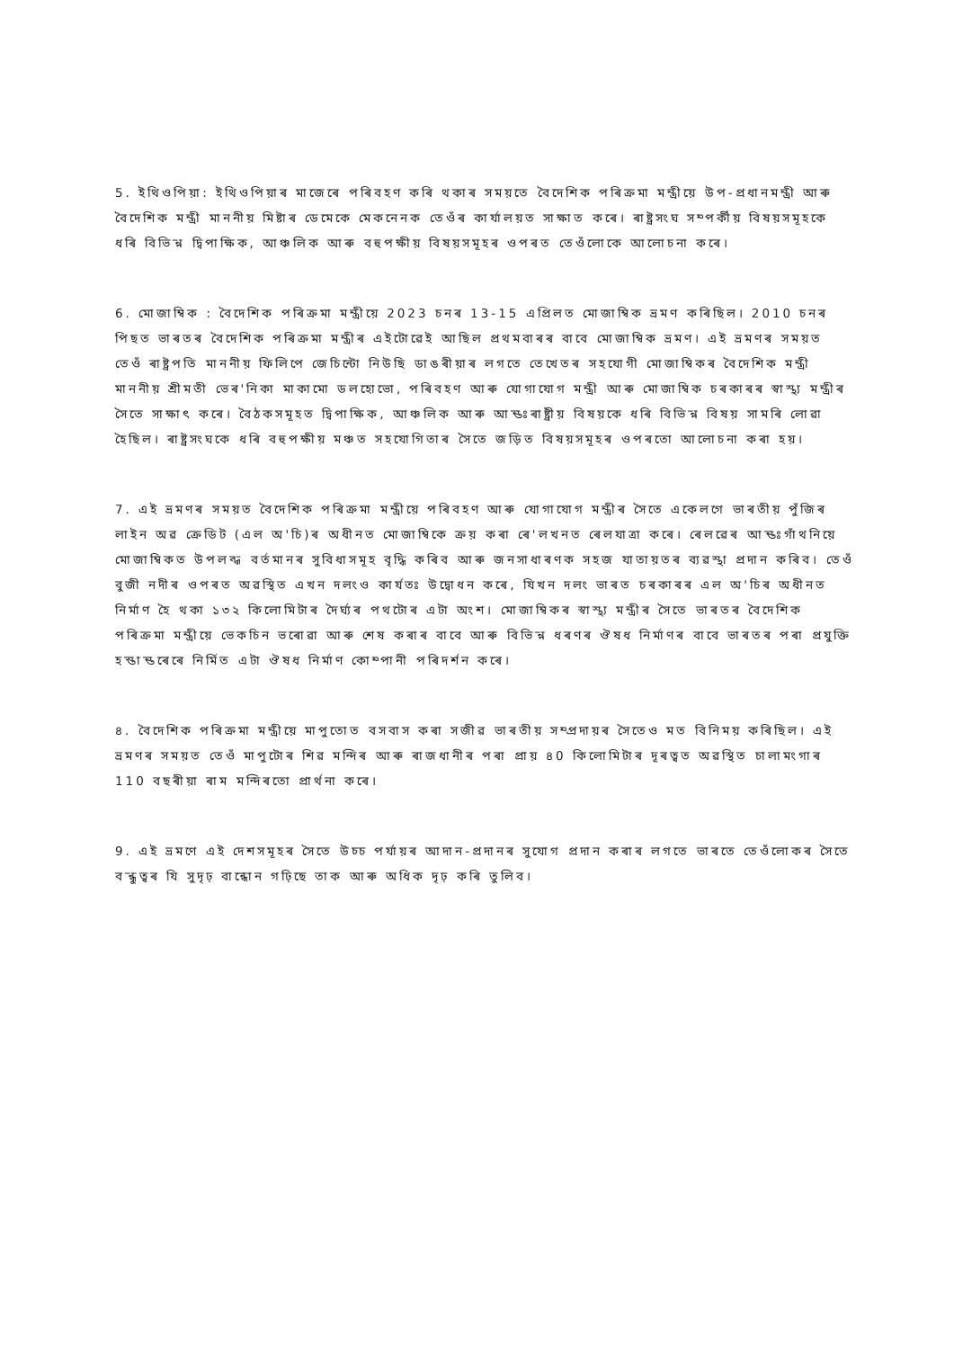5. ইথিওপিয়া: ইথিওপিয়াৰ মাজেৰে পৰিবহণ কৰি থকাৰ সময়তে বৈদেশিক পৰিক্ৰমা মন্ত্ৰীয়ে উপ-প্ৰধানমন্ত্ৰী আৰু বৈদেশিক মন্ত্ৰী মাননীয় মিষ্টাৰ ডেমেকে মেকনেনক তেওঁৰ কাৰ্যালয়ত সাক্ষাত কৰে। ৰাষ্ট্ৰসংঘ সম্পৰ্কীয় বিষয়সমূহকে ধৰি বিভিন্ন দ্বিপাক্ষিক, আঞ্চলিক আৰু বহুপক্ষীয় বিষয়সমূহৰ ওপৰত তেওঁলোকে আলোচনা কৰে।
6. মোজাম্বিক : বৈদেশিক পৰিক্ৰমা মন্ত্ৰীয়ে 2023 চনৰ 13-15 এপ্ৰিলত মোজাম্বিক ভ্ৰমণ কৰিছিল। 2010 চনৰ পিছত ভাৰতৰ বৈদেশিক পৰিক্ৰমা মন্ত্ৰীৰ এইটোৱেই আছিল প্ৰথমবাৰৰ বাবে মোজাম্বিক ভ্ৰমণ। এই ভ্ৰমণৰ সময়ত তেওঁ ৰাষ্ট্ৰপতি মাননীয় ফিলিপে জেচিন্টো নিউছি ডাঙৰীয়াৰ লগতে তেখেতৰ সহযোগী মোজাম্বিকৰ বৈদেশিক মন্ত্ৰী মাননীয় শ্ৰীমতী ভেৰ'নিকা মাকামো ডলহোভো, পৰিবহণ আৰু যোগাযোগ মন্ত্ৰী আৰু মোজাম্বিক চৰকাৰৰ স্বাস্থ্য মন্ত্ৰীৰ সৈতে সাক্ষাৎ কৰে। বৈঠকসমূহত দ্বিপাক্ষিক, আঞ্চলিক আৰু আন্তঃৰাষ্ট্ৰীয় বিষয়কে ধৰি বিভিন্ন বিষয় সামৰি লোৱা হৈছিল। ৰাষ্ট্ৰসংঘকে ধৰি বহুপক্ষীয় মঞ্চত সহযোগিতাৰ সৈতে জড়িত বিষয়সমূহৰ ওপৰতো আলোচনা কৰা হয়।
7. এই ভ্ৰমণৰ সময়ত বৈদেশিক পৰিক্ৰমা মন্ত্ৰীয়ে পৰিবহণ আৰু যোগাযোগ মন্ত্ৰীৰ সৈতে একেলগে ভাৰতীয় পুঁজিৰ লাইন অৱ ক্ৰেডিট (এল অ'চি)ৰ অধীনত মোজাম্বিকে ক্ৰয় কৰা ৰে'লখনত ৰেলযাত্ৰা কৰে। ৰেলৱেৰ আন্তঃগাঁথনিয়ে মোজাম্বিকত উপলব্ধ বৰ্তমানৰ সুবিধাসমূহ বৃদ্ধি কৰিব আৰু জনসাধাৰণক সহজ যাতায়তৰ ব্যৱস্থা প্ৰদান কৰিব। তেওঁ বুজী নদীৰ ওপৰত অৱস্থিত এখন দলংও কাৰ্যতঃ উদ্বোধন কৰে, যিখন দলং ভাৰত চৰকাৰৰ এল অ'চিৰ অধীনত নিৰ্মাণ হৈ থকা ১৩২ কিলোমিটাৰ দৈৰ্ঘ্যৰ পথটোৰ এটা অংশ। মোজাম্বিকৰ স্বাস্থ্য মন্ত্ৰীৰ সৈতে ভাৰতৰ বৈদেশিক পৰিক্ৰমা মন্ত্ৰীয়ে ভেকচিন ভৰোৱা আৰু শেষ কৰাৰ বাবে আৰু বিভিন্ন ধৰণৰ ঔষধ নিৰ্মাণৰ বাবে ভাৰতৰ পৰা প্ৰযুক্তি হস্তান্তৰেৰে নিৰ্মিত এটা ঔষধ নিৰ্মাণ কোম্পানী পৰিদৰ্শন কৰে।
৪. বৈদেশিক পৰিক্ৰমা মন্ত্ৰীয়ে মাপুতোত বসবাস কৰা সজীৱ ভাৰতীয় সম্প্ৰদায়ৰ সৈতেও মত বিনিময় কৰিছিল। এই ভ্ৰমণৰ সময়ত তেওঁ মাপুটোৰ শিৱ মন্দিৰ আৰু ৰাজধানীৰ পৰা প্ৰায় ৪0 কিলোমিটাৰ দূৰত্বত অৱস্থিত চালামংগাৰ 110 বছৰীয়া ৰাম মন্দিৰতো প্ৰাৰ্থনা কৰে।
9. এই ভ্ৰমণে এই দেশসমূহৰ সৈতে উচ্চ পৰ্যায়ৰ আদান-প্ৰদানৰ সুযোগ প্ৰদান কৰাৰ লগতে ভাৰতে তেওঁলোকৰ সৈতে বন্ধুত্বৰ যি সুদৃঢ় বান্ধোন গঢ়িছে তাক আৰু অধিক দৃঢ় কৰি তুলিব।